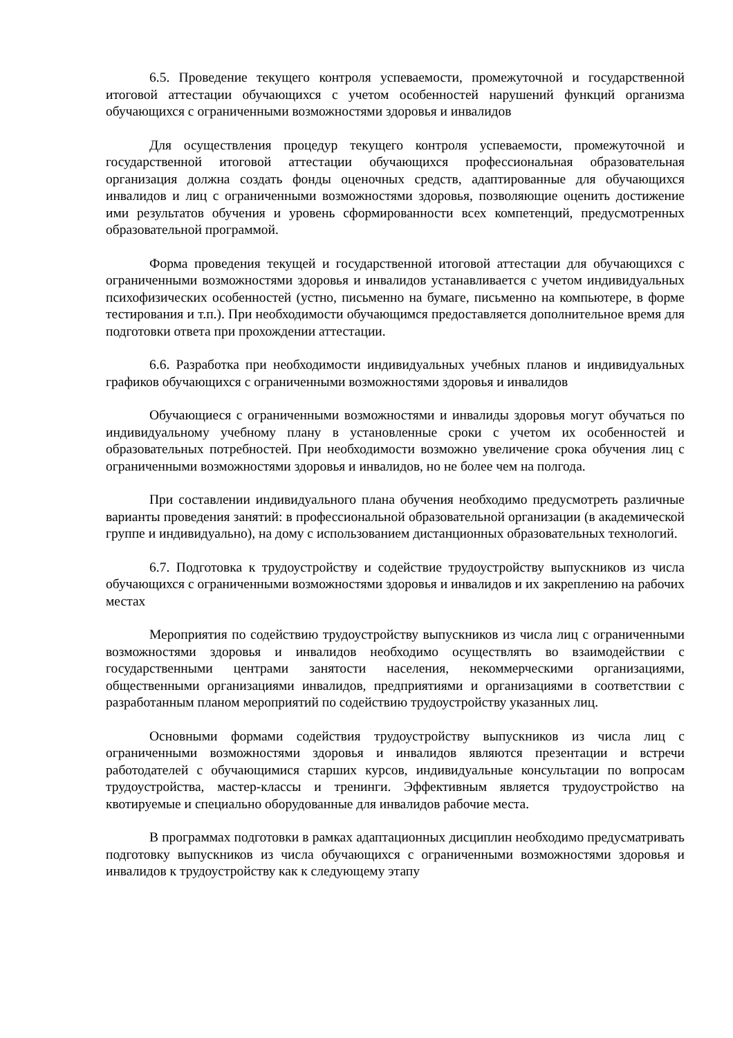6.5. Проведение текущего контроля успеваемости, промежуточной и государственной итоговой аттестации обучающихся с учетом особенностей нарушений функций организма обучающихся с ограниченными возможностями здоровья и инвалидов
Для осуществления процедур текущего контроля успеваемости, промежуточной и государственной итоговой аттестации обучающихся профессиональная образовательная организация должна создать фонды оценочных средств, адаптированные для обучающихся инвалидов и лиц с ограниченными возможностями здоровья, позволяющие оценить достижение ими результатов обучения и уровень сформированности всех компетенций, предусмотренных образовательной программой.
Форма проведения текущей и государственной итоговой аттестации для обучающихся с ограниченными возможностями здоровья и инвалидов устанавливается с учетом индивидуальных психофизических особенностей (устно, письменно на бумаге, письменно на компьютере, в форме тестирования и т.п.). При необходимости обучающимся предоставляется дополнительное время для подготовки ответа при прохождении аттестации.
6.6. Разработка при необходимости индивидуальных учебных планов и индивидуальных графиков обучающихся с ограниченными возможностями здоровья и инвалидов
Обучающиеся с ограниченными возможностями и инвалиды здоровья могут обучаться по индивидуальному учебному плану в установленные сроки с учетом их особенностей и образовательных потребностей. При необходимости возможно увеличение срока обучения лиц с ограниченными возможностями здоровья и инвалидов, но не более чем на полгода.
При составлении индивидуального плана обучения необходимо предусмотреть различные варианты проведения занятий: в профессиональной образовательной организации (в академической группе и индивидуально), на дому с использованием дистанционных образовательных технологий.
6.7. Подготовка к трудоустройству и содействие трудоустройству выпускников из числа обучающихся с ограниченными возможностями здоровья и инвалидов и их закреплению на рабочих местах
Мероприятия по содействию трудоустройству выпускников из числа лиц с ограниченными возможностями здоровья и инвалидов необходимо осуществлять во взаимодействии с государственными центрами занятости населения, некоммерческими организациями, общественными организациями инвалидов, предприятиями и организациями в соответствии с разработанным планом мероприятий по содействию трудоустройству указанных лиц.
Основными формами содействия трудоустройству выпускников из числа лиц с ограниченными возможностями здоровья и инвалидов являются презентации и встречи работодателей с обучающимися старших курсов, индивидуальные консультации по вопросам трудоустройства, мастер-классы и тренинги. Эффективным является трудоустройство на квотируемые и специально оборудованные для инвалидов рабочие места.
В программах подготовки в рамках адаптационных дисциплин необходимо предусматривать подготовку выпускников из числа обучающихся с ограниченными возможностями здоровья и инвалидов к трудоустройству как к следующему этапу